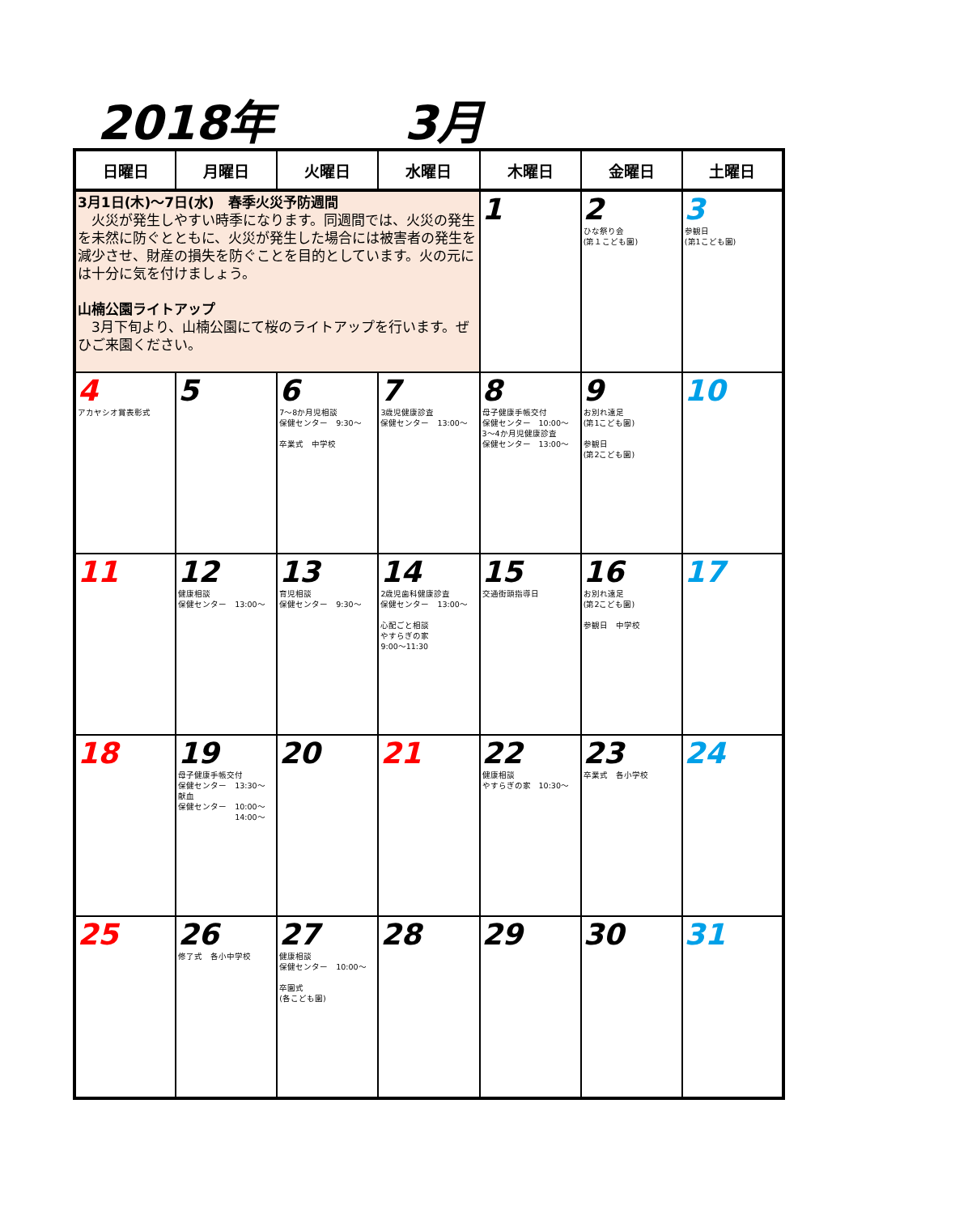2018年 3月
| 日曜日 | 月曜日 | 火曜日 | 水曜日 | 木曜日 | 金曜日 | 土曜日 |
| --- | --- | --- | --- | --- | --- | --- |
| 3月1日(木)～7日(水) 春季火災予防週間 火災が発生しやすい時季になります。同週間では、火災の発生を未然に防ぐとともに、火災が発生した場合には被害者の発生を減少させ、財産の損失を防ぐことを目的としています。火の元には十分に気を付けましょう。 山楠公園ライトアップ 3月下旬より、山楠公園にて桜のライトアップを行います。ぜひご来園ください。 | | | | 1 | 2 ひな祭り会 (第１こども園) | 3 参観日 (第1こども園) |
| 4 アカヤシオ賞表彰式 | 5 | 6 7～8か月児相談 保健センター 9:30～ 卒業式 中学校 | 7 3歳児健康診査 保健センター 13:00～ | 8 母子健康手帳交付 保健センター 10:00～ 3～4か月児健康診査 保健センター 13:00～ | 9 お別れ遠足 (第1こども園) 参観日 (第2こども園) | 10 |
| 11 | 12 健康相談 保健センター 13:00～ | 13 育児相談 保健センター 9:30～ | 14 2歳児歯科健康診査 保健センター 13:00～ 心配ごと相談 やすらぎの家 9:00～11:30 | 15 交通街頭指導日 | 16 お別れ遠足 (第2こども園) 参観日 中学校 | 17 |
| 18 | 19 母子健康手帳交付 保健センター 13:30～ 献血 保健センター 10:00～ 14:00～ | 20 | 21 | 22 健康相談 やすらぎの家 10:30～ | 23 卒業式 各小学校 | 24 |
| 25 | 26 修了式 各小中学校 | 27 健康相談 保健センター 10:00～ 卒園式 (各こども園) | 28 | 29 | 30 | 31 |